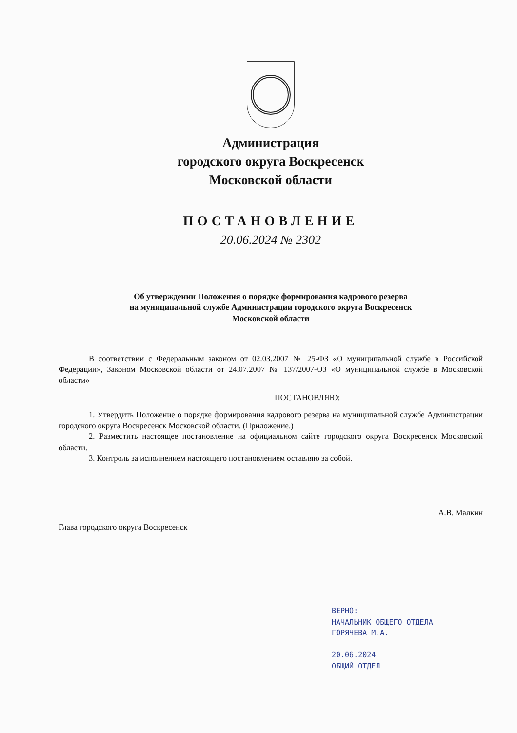Администрация
городского округа Воскресенск
Московской области
ПОСТАНОВЛЕНИЕ
20.06.2024 № 2302
Об утверждении Положения о порядке формирования кадрового резерва
на муниципальной службе Администрации городского округа Воскресенск
Московской области
В соответствии с Федеральным законом от 02.03.2007 № 25-ФЗ «О муниципальной службе в Российской Федерации», Законом Московской области от 24.07.2007 № 137/2007-ОЗ «О муниципальной службе в Московской области»
ПОСТАНОВЛЯЮ:
1. Утвердить Положение о порядке формирования кадрового резерва на муниципальной службе Администрации городского округа Воскресенск Московской области. (Приложение.)
2. Разместить настоящее постановление на официальном сайте городского округа Воскресенск Московской области.
3. Контроль за исполнением настоящего постановлением оставляю за собой.
Глава городского округа Воскресенск А.В. Малкин
ВЕРНО:
НАЧАЛЬНИК ОБЩЕГО ОТДЕЛА
ГОРЯЧЕВА М.А.
20.06.2024
ОБЩИЙ ОТДЕЛ